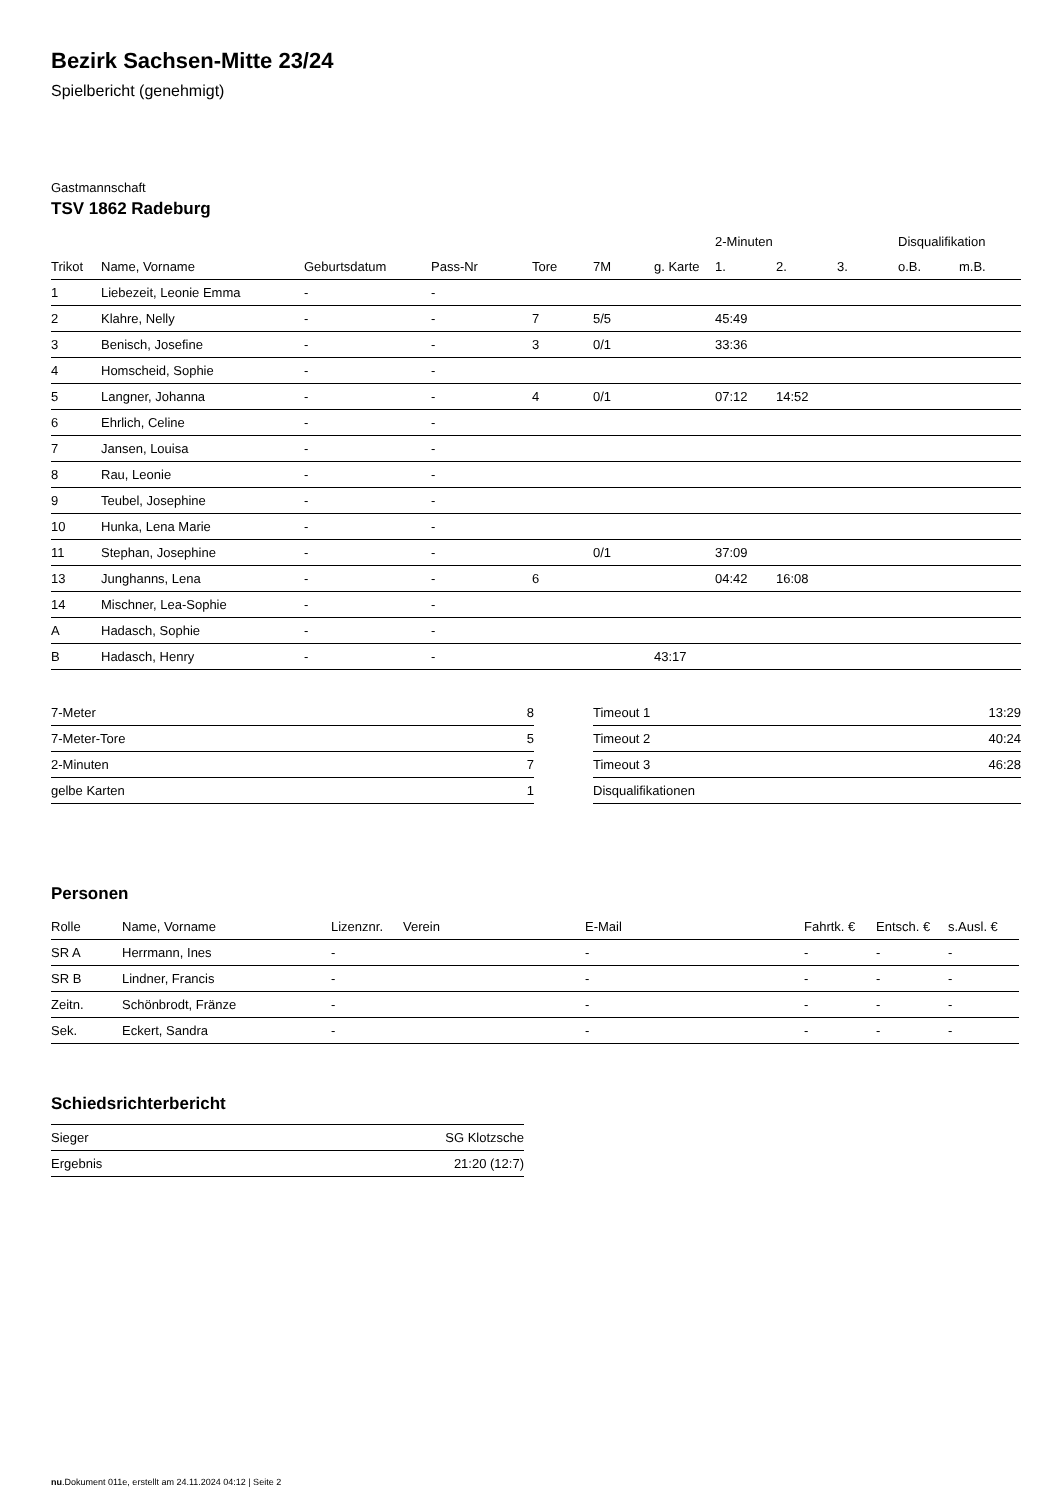Bezirk Sachsen-Mitte 23/24
Spielbericht (genehmigt)
Gastmannschaft
TSV 1862 Radeburg
| | | | | | | | 2-Minuten | | | Disqualifikation | |
| --- | --- | --- | --- | --- | --- | --- | --- | --- | --- | --- | --- |
| Trikot | Name, Vorname | Geburtsdatum | Pass-Nr | Tore | 7M | g. Karte | 1. | 2. | 3. | o.B. | m.B. |
| 1 | Liebezeit, Leonie Emma | - | - | | | | | | | | |
| 2 | Klahre, Nelly | - | - | 7 | 5/5 | | 45:49 | | | | |
| 3 | Benisch, Josefine | - | - | 3 | 0/1 | | 33:36 | | | | |
| 4 | Homscheid, Sophie | - | - | | | | | | | | |
| 5 | Langner, Johanna | - | - | 4 | 0/1 | | 07:12 | 14:52 | | | |
| 6 | Ehrlich, Celine | - | - | | | | | | | | |
| 7 | Jansen, Louisa | - | - | | | | | | | | |
| 8 | Rau, Leonie | - | - | | | | | | | | |
| 9 | Teubel, Josephine | - | - | | | | | | | | |
| 10 | Hunka, Lena Marie | - | - | | | | | | | | |
| 11 | Stephan, Josephine | - | - | | 0/1 | | 37:09 | | | | |
| 13 | Junghanns, Lena | - | - | 6 | | | 04:42 | 16:08 | | | |
| 14 | Mischner, Lea-Sophie | - | - | | | | | | | | |
| A | Hadasch, Sophie | - | - | | | | | | | | |
| B | Hadasch, Henry | - | - | | | 43:17 | | | | | |
| 7-Meter | 8 |
| 7-Meter-Tore | 5 |
| 2-Minuten | 7 |
| gelbe Karten | 1 |
| Timeout 1 | 13:29 |
| Timeout 2 | 40:24 |
| Timeout 3 | 46:28 |
| Disqualifikationen | |
Personen
| Rolle | Name, Vorname | Lizenznr. | Verein | E-Mail | Fahrtk. € | Entsch. € | s.Ausl. € |
| --- | --- | --- | --- | --- | --- | --- | --- |
| SR A | Herrmann, Ines | - | | - | - | - | - |
| SR B | Lindner, Francis | - | | - | - | - | - |
| Zeitn. | Schönbrodt, Fränze | - | | - | - | - | - |
| Sek. | Eckert, Sandra | - | | - | - | - | - |
Schiedsrichterbericht
| Sieger | SG Klotzsche |
| Ergebnis | 21:20 (12:7) |
nu.Dokument 011e, erstellt am 24.11.2024 04:12 | Seite 2